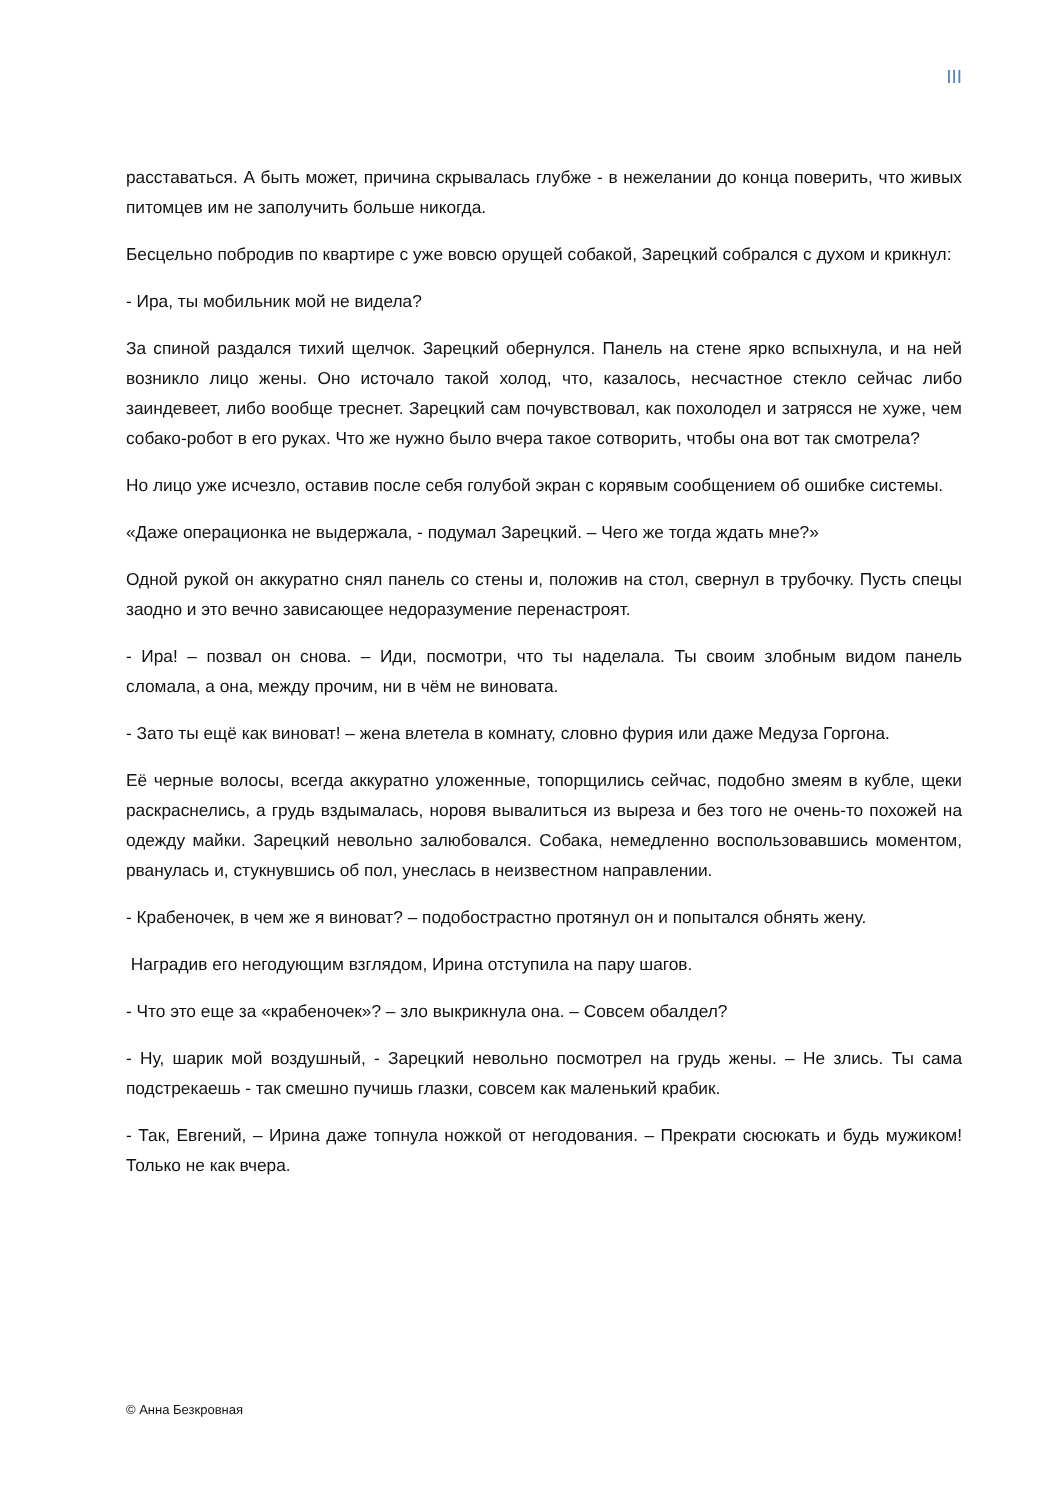III
расставаться. А быть может, причина скрывалась глубже - в нежелании до конца поверить, что живых питомцев им не заполучить больше никогда.
Бесцельно побродив по квартире с уже вовсю орущей собакой, Зарецкий собрался с духом и крикнул:
- Ира, ты мобильник мой не видела?
За спиной раздался тихий щелчок. Зарецкий обернулся. Панель на стене ярко вспыхнула, и на ней возникло лицо жены. Оно источало такой холод, что, казалось, несчастное стекло сейчас либо заиндевеет, либо вообще треснет. Зарецкий сам почувствовал, как похолодел и затрясся не хуже, чем собако-робот в его руках. Что же нужно было вчера такое сотворить, чтобы она вот так смотрела?
Но лицо уже исчезло, оставив после себя голубой экран с корявым сообщением об ошибке системы.
«Даже операционка не выдержала, - подумал Зарецкий. – Чего же тогда ждать мне?»
Одной рукой он аккуратно снял панель со стены и, положив на стол, свернул в трубочку. Пусть спецы заодно и это вечно зависающее недоразумение перенастроят.
- Ира! – позвал он снова. – Иди, посмотри, что ты наделала. Ты своим злобным видом панель сломала, а она, между прочим, ни в чём не виновата.
- Зато ты ещё как виноват! – жена влетела в комнату, словно фурия или даже Медуза Горгона.
Её черные волосы, всегда аккуратно уложенные, топорщились сейчас, подобно змеям в кубле, щеки раскраснелись, а грудь вздымалась, норовя вывалиться из выреза и без того не очень-то похожей на одежду майки. Зарецкий невольно залюбовался. Собака, немедленно воспользовавшись моментом, рванулась и, стукнувшись об пол, унеслась в неизвестном направлении.
- Крабеночек, в чем же я виноват? – подобострастно протянул он и попытался обнять жену.
Наградив его негодующим взглядом, Ирина отступила на пару шагов.
- Что это еще за «крабеночек»? – зло выкрикнула она. – Совсем обалдел?
- Ну, шарик мой воздушный, - Зарецкий невольно посмотрел на грудь жены. – Не злись. Ты сама подстрекаешь - так смешно пучишь глазки, совсем как маленький крабик.
- Так, Евгений, – Ирина даже топнула ножкой от негодования. – Прекрати сюсюкать и будь мужиком! Только не как вчера.
© Анна Безкровная